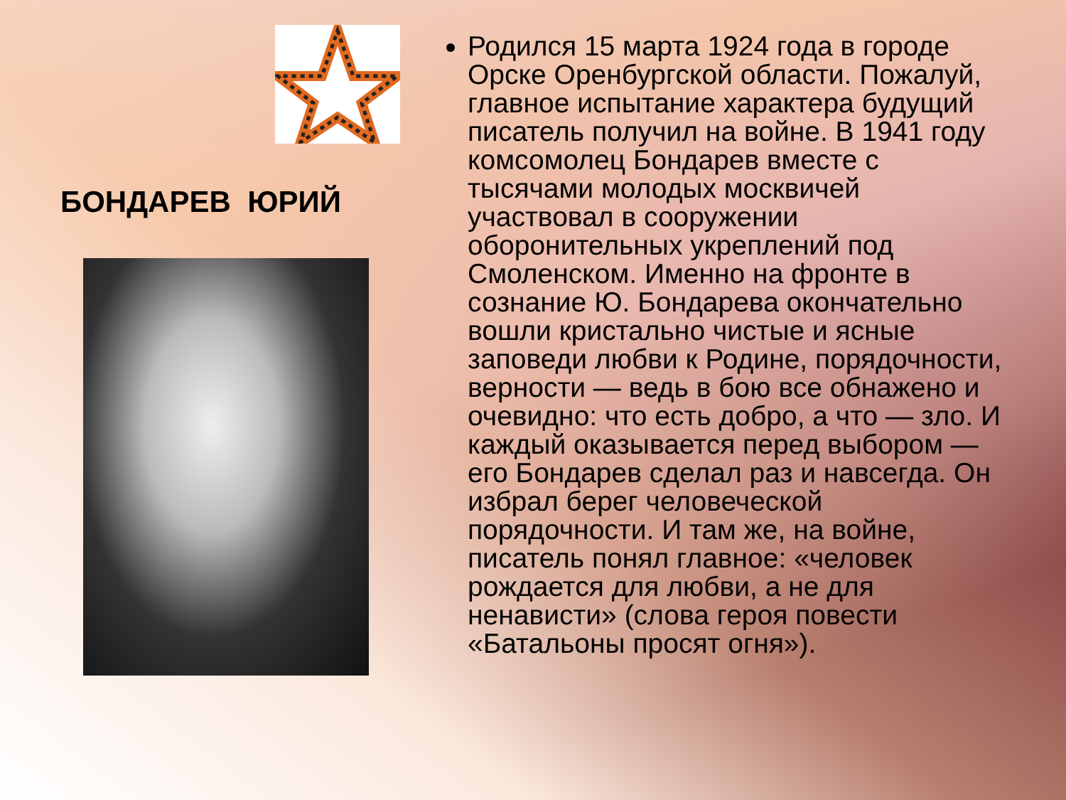БОНДАРЕВ ЮРИЙ
Родился 15 марта 1924 года в городе Орске Оренбургской области. Пожалуй, главное испытание характера будущий писатель получил на войне. В 1941 году комсомолец Бондарев вместе с тысячами молодых москвичей участвовал в сооружении оборонительных укреплений под Смоленском. Именно на фронте в сознание Ю. Бондарева окончательно вошли кристально чистые и ясные заповеди любви к Родине, порядочности, верности — ведь в бою все обнажено и очевидно: что есть добро, а что — зло. И каждый оказывается перед выбором — его Бондарев сделал раз и навсегда. Он избрал берег человеческой порядочности. И там же, на войне, писатель понял главное: «человек рождается для любви, а не для ненависти» (слова героя повести «Батальоны просят огня»).